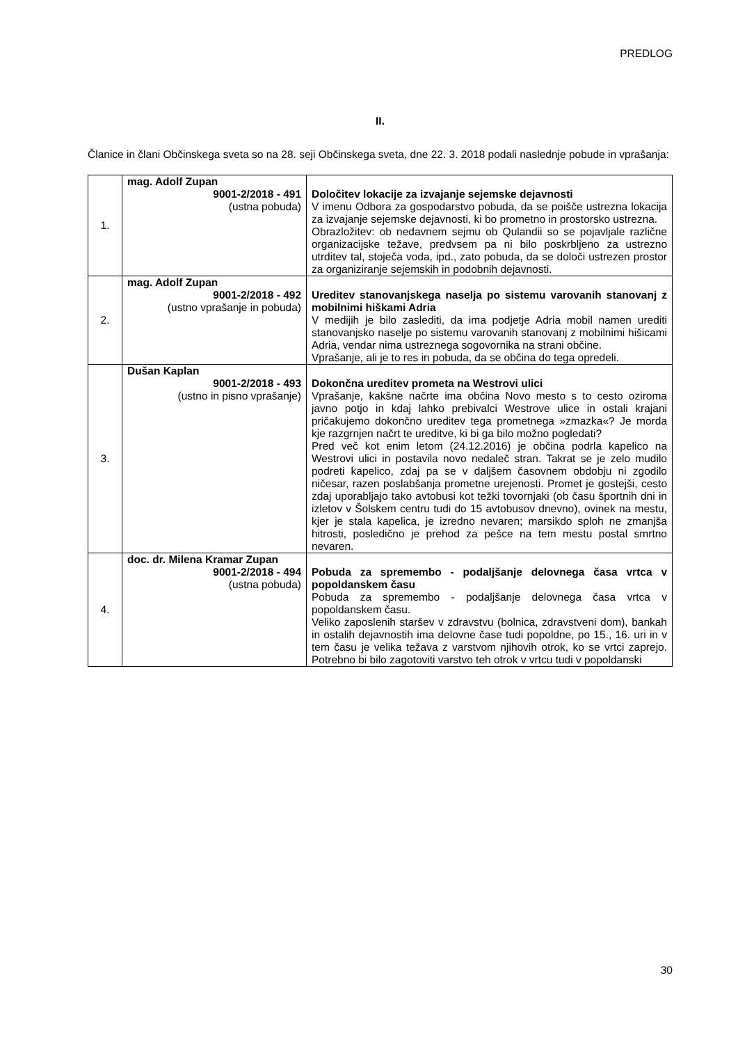PREDLOG
II.
Članice in člani Občinskega sveta so na 28. seji Občinskega sveta, dne 22. 3. 2018 podali naslednje pobude in vprašanja:
| 1. | mag. Adolf Zupan 9001-2/2018 - 491 (ustna pobuda) | Določitev lokacije za izvajanje sejemske dejavnosti V imenu Odbora za gospodarstvo pobuda, da se poišče ustrezna lokacija za izvajanje sejemske dejavnosti, ki bo prometno in prostorsko ustrezna. Obrazložitev: ob nedavnem sejmu ob Qulandii so se pojavljale različne organizacijske težave, predvsem pa ni bilo poskrbljeno za ustrezno utrditev tal, stoječa voda, ipd., zato pobuda, da se določi ustrezen prostor za organiziranje sejemskih in podobnih dejavnosti. |
| 2. | mag. Adolf Zupan 9001-2/2018 - 492 (ustno vprašanje in pobuda) | Ureditev stanovanjskega naselja po sistemu varovanih stanovanj z mobilnimi hiškami Adria V medijih je bilo zaslediti, da ima podjetje Adria mobil namen urediti stanovanjsko naselje po sistemu varovanih stanovanj z mobilnimi hišicami Adria, vendar nima ustreznega sogovornika na strani občine. Vprašanje, ali je to res in pobuda, da se občina do tega opredeli. |
| 3. | Dušan Kaplan 9001-2/2018 - 493 (ustno in pisno vprašanje) | Dokončna ureditev prometa na Westrovi ulici Vprašanje, kakšne načrte ima občina Novo mesto s to cesto oziroma javno potjo in kdaj lahko prebivalci Westrove ulice in ostali krajani pričakujemo dokončno ureditev tega prometnega »zmazka«? Je morda kje razgrnjen načrt te ureditve, ki bi ga bilo možno pogledati? Pred več kot enim letom (24.12.2016) je občina podrla kapelico na Westrovi ulici in postavila novo nedaleč stran. Takrat se je zelo mudilo podreti kapelico, zdaj pa se v daljšem časovnem obdobju ni zgodilo ničesar, razen poslabšanja prometne urejenosti. Promet je gostejši, cesto zdaj uporabljajo tako avtobusi kot težki tovornjaki (ob času športnih dni in izletov v Šolskem centru tudi do 15 avtobusov dnevno), ovinek na mestu, kjer je stala kapelica, je izredno nevaren; marsikdo sploh ne zmanjša hitrosti, posledično je prehod za pešce na tem mestu postal smrtno nevaren. |
| 4. | doc. dr. Milena Kramar Zupan 9001-2/2018 - 494 (ustna pobuda) | Pobuda za spremembo - podaljšanje delovnega časa vrtca v popoldanskem času Pobuda za spremembo - podaljšanje delovnega časa vrtca v popoldanskem času. Veliko zaposlenih staršev v zdravstvu (bolnica, zdravstveni dom), bankah in ostalih dejavnostih ima delovne čase tudi popoldne, po 15., 16. uri in v tem času je velika težava z varstvom njihovih otrok, ko se vrtci zaprejo. Potrebno bi bilo zagotoviti varstvo teh otrok v vrtcu tudi v popoldanski |
30